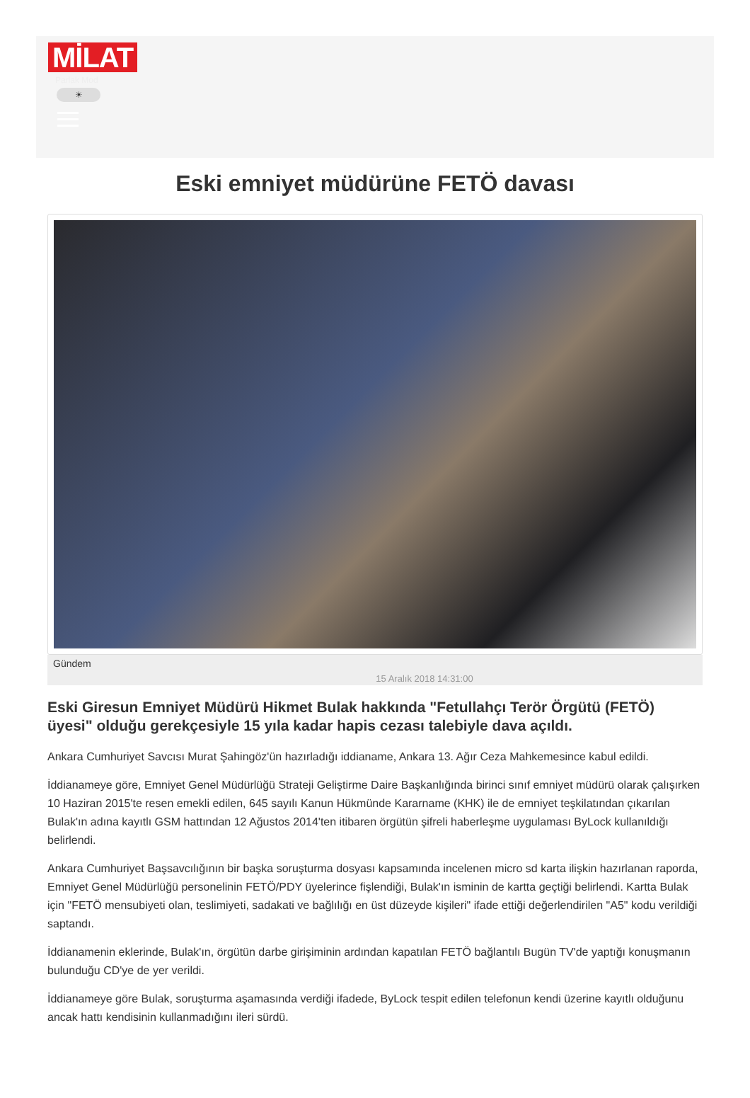MİLAT
Parlak Mod
☀
Eski emniyet müdürüne FETÖ davası
Gündem
15 Aralık 2018 14:31:00
Eski Giresun Emniyet Müdürü Hikmet Bulak hakkında "Fetullahçı Terör Örgütü (FETÖ) üyesi" olduğu gerekçesiyle 15 yıla kadar hapis cezası talebiyle dava açıldı.
Ankara Cumhuriyet Savcısı Murat Şahingöz'ün hazırladığı iddianame, Ankara 13. Ağır Ceza Mahkemesince kabul edildi.
İddianameye göre, Emniyet Genel Müdürlüğü Strateji Geliştirme Daire Başkanlığında birinci sınıf emniyet müdürü olarak çalışırken 10 Haziran 2015'te resen emekli edilen, 645 sayılı Kanun Hükmünde Kararname (KHK) ile de emniyet teşkilatından çıkarılan Bulak'ın adına kayıtlı GSM hattından 12 Ağustos 2014'ten itibaren örgütün şifreli haberleşme uygulaması ByLock kullanıldığı belirlendi.
Ankara Cumhuriyet Başsavcılığının bir başka soruşturma dosyası kapsamında incelenen micro sd karta ilişkin hazırlanan raporda, Emniyet Genel Müdürlüğü personelinin FETÖ/PDY üyelerince fişlendiği, Bulak'ın isminin de kartta geçtiği belirlendi. Kartta Bulak için "FETÖ mensubiyeti olan, teslimiyeti, sadakati ve bağlılığı en üst düzeyde kişileri" ifade ettiği değerlendirilen "A5" kodu verildiği saptandı.
İddianamenin eklerinde, Bulak'ın, örgütün darbe girişiminin ardından kapatılan FETÖ bağlantılı Bugün TV'de yaptığı konuşmanın bulunduğu CD'ye de yer verildi.
İddianameye göre Bulak, soruşturma aşamasında verdiği ifadede, ByLock tespit edilen telefonun kendi üzerine kayıtlı olduğunu ancak hattı kendisinin kullanmadığını ileri sürdü.